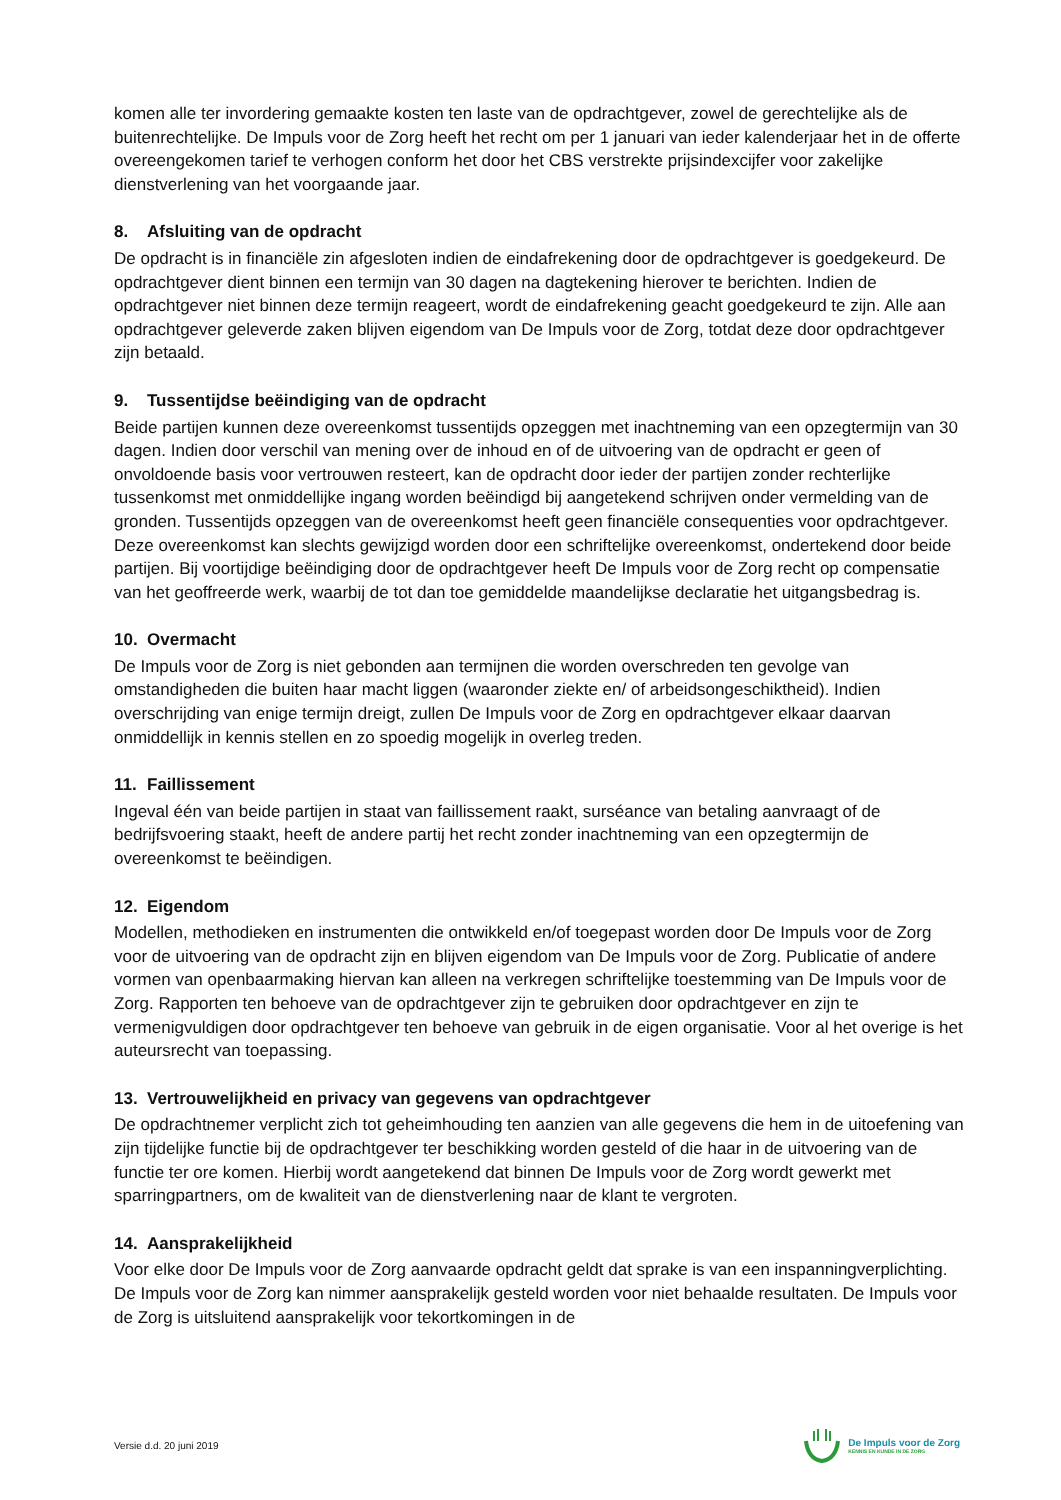komen alle ter invordering gemaakte kosten ten laste van de opdrachtgever, zowel de gerechtelijke als de buitenrechtelijke. De Impuls voor de Zorg heeft het recht om per 1 januari van ieder kalenderjaar het in de offerte overeengekomen tarief te verhogen conform het door het CBS verstrekte prijsindexcijfer voor zakelijke dienstverlening van het voorgaande jaar.
8. Afsluiting van de opdracht
De opdracht is in financiële zin afgesloten indien de eindafrekening door de opdrachtgever is goedgekeurd. De opdrachtgever dient binnen een termijn van 30 dagen na dagtekening hierover te berichten. Indien de opdrachtgever niet binnen deze termijn reageert, wordt de eindafrekening geacht goedgekeurd te zijn. Alle aan opdrachtgever geleverde zaken blijven eigendom van De Impuls voor de Zorg, totdat deze door opdrachtgever zijn betaald.
9. Tussentijdse beëindiging van de opdracht
Beide partijen kunnen deze overeenkomst tussentijds opzeggen met inachtneming van een opzegtermijn van 30 dagen. Indien door verschil van mening over de inhoud en of de uitvoering van de opdracht er geen of onvoldoende basis voor vertrouwen resteert, kan de opdracht door ieder der partijen zonder rechterlijke tussenkomst met onmiddellijke ingang worden beëindigd bij aangetekend schrijven onder vermelding van de gronden. Tussentijds opzeggen van de overeenkomst heeft geen financiële consequenties voor opdrachtgever. Deze overeenkomst kan slechts gewijzigd worden door een schriftelijke overeenkomst, ondertekend door beide partijen. Bij voortijdige beëindiging door de opdrachtgever heeft De Impuls voor de Zorg recht op compensatie van het geoffreerde werk, waarbij de tot dan toe gemiddelde maandelijkse declaratie het uitgangsbedrag is.
10. Overmacht
De Impuls voor de Zorg is niet gebonden aan termijnen die worden overschreden ten gevolge van omstandigheden die buiten haar macht liggen (waaronder ziekte en/ of arbeidsongeschiktheid). Indien overschrijding van enige termijn dreigt, zullen De Impuls voor de Zorg en opdrachtgever elkaar daarvan onmiddellijk in kennis stellen en zo spoedig mogelijk in overleg treden.
11. Faillissement
Ingeval één van beide partijen in staat van faillissement raakt, surséance van betaling aanvraagt of de bedrijfsvoering staakt, heeft de andere partij het recht zonder inachtneming van een opzegtermijn de overeenkomst te beëindigen.
12. Eigendom
Modellen, methodieken en instrumenten die ontwikkeld en/of toegepast worden door De Impuls voor de Zorg voor de uitvoering van de opdracht zijn en blijven eigendom van De Impuls voor de Zorg. Publicatie of andere vormen van openbaarmaking hiervan kan alleen na verkregen schriftelijke toestemming van De Impuls voor de Zorg. Rapporten ten behoeve van de opdrachtgever zijn te gebruiken door opdrachtgever en zijn te vermenigvuldigen door opdrachtgever ten behoeve van gebruik in de eigen organisatie. Voor al het overige is het auteursrecht van toepassing.
13. Vertrouwelijkheid en privacy van gegevens van opdrachtgever
De opdrachtnemer verplicht zich tot geheimhouding ten aanzien van alle gegevens die hem in de uitoefening van zijn tijdelijke functie bij de opdrachtgever ter beschikking worden gesteld of die haar in de uitvoering van de functie ter ore komen. Hierbij wordt aangetekend dat binnen De Impuls voor de Zorg wordt gewerkt met sparringpartners, om de kwaliteit van de dienstverlening naar de klant te vergroten.
14. Aansprakelijkheid
Voor elke door De Impuls voor de Zorg aanvaarde opdracht geldt dat sprake is van een inspanningverplichting. De Impuls voor de Zorg kan nimmer aansprakelijk gesteld worden voor niet behaalde resultaten. De Impuls voor de Zorg is uitsluitend aansprakelijk voor tekortkomingen in de
Versie d.d. 20 juni 2019
De Impuls voor de Zorg
KENNIS EN KUNDE IN DE ZORG